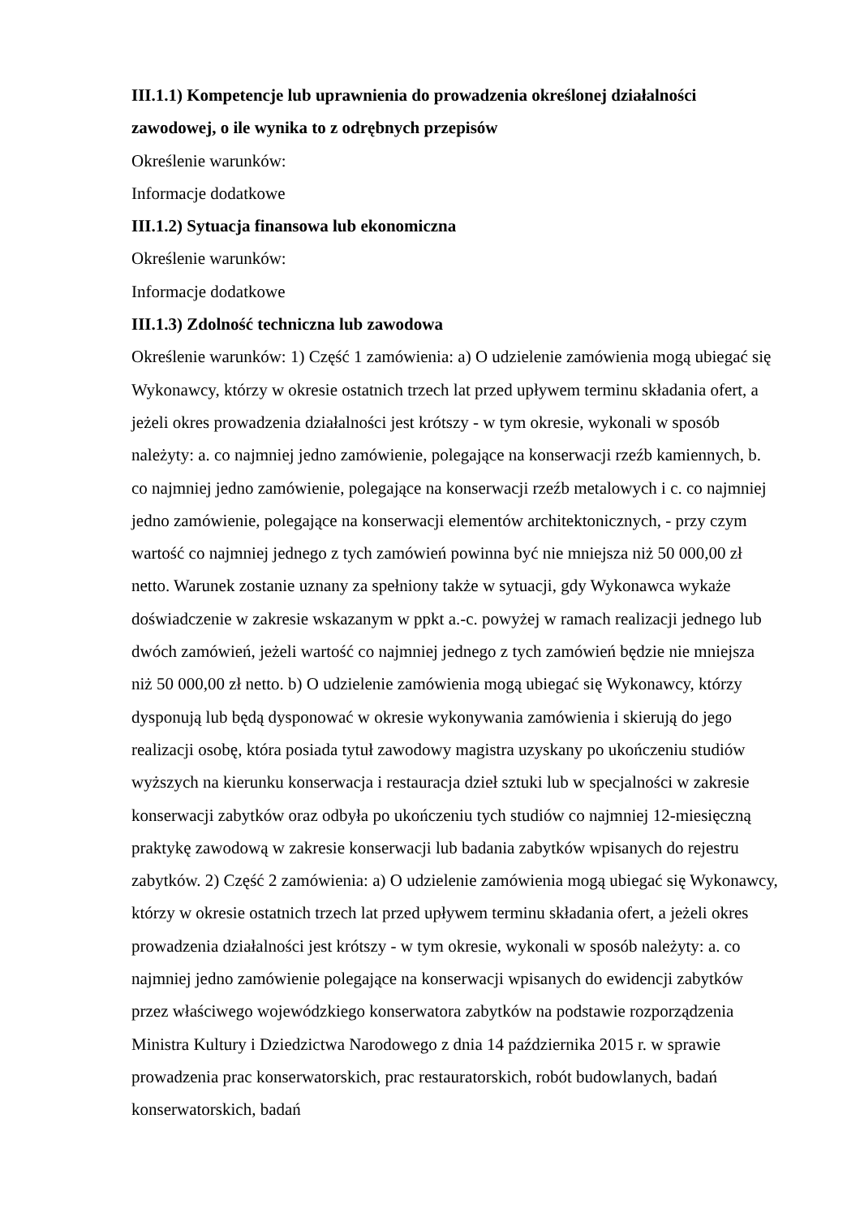III.1.1) Kompetencje lub uprawnienia do prowadzenia określonej działalności zawodowej, o ile wynika to z odrębnych przepisów
Określenie warunków:
Informacje dodatkowe
III.1.2) Sytuacja finansowa lub ekonomiczna
Określenie warunków:
Informacje dodatkowe
III.1.3) Zdolność techniczna lub zawodowa
Określenie warunków: 1) Część 1 zamówienia: a) O udzielenie zamówienia mogą ubiegać się Wykonawcy, którzy w okresie ostatnich trzech lat przed upływem terminu składania ofert, a jeżeli okres prowadzenia działalności jest krótszy - w tym okresie, wykonali w sposób należyty: a. co najmniej jedno zamówienie, polegające na konserwacji rzeźb kamiennych, b. co najmniej jedno zamówienie, polegające na konserwacji rzeźb metalowych i c. co najmniej jedno zamówienie, polegające na konserwacji elementów architektonicznych, - przy czym wartość co najmniej jednego z tych zamówień powinna być nie mniejsza niż 50 000,00 zł netto. Warunek zostanie uznany za spełniony także w sytuacji, gdy Wykonawca wykaże doświadczenie w zakresie wskazanym w ppkt a.-c. powyżej w ramach realizacji jednego lub dwóch zamówień, jeżeli wartość co najmniej jednego z tych zamówień będzie nie mniejsza niż 50 000,00 zł netto. b) O udzielenie zamówienia mogą ubiegać się Wykonawcy, którzy dysponują lub będą dysponować w okresie wykonywania zamówienia i skierują do jego realizacji osobę, która posiada tytuł zawodowy magistra uzyskany po ukończeniu studiów wyższych na kierunku konserwacja i restauracja dzieł sztuki lub w specjalności w zakresie konserwacji zabytków oraz odbyła po ukończeniu tych studiów co najmniej 12-miesięczną praktykę zawodową w zakresie konserwacji lub badania zabytków wpisanych do rejestru zabytków. 2) Część 2 zamówienia: a) O udzielenie zamówienia mogą ubiegać się Wykonawcy, którzy w okresie ostatnich trzech lat przed upływem terminu składania ofert, a jeżeli okres prowadzenia działalności jest krótszy - w tym okresie, wykonali w sposób należyty: a. co najmniej jedno zamówienie polegające na konserwacji wpisanych do ewidencji zabytków przez właściwego wojewódzkiego konserwatora zabytków na podstawie rozporządzenia Ministra Kultury i Dziedzictwa Narodowego z dnia 14 października 2015 r. w sprawie prowadzenia prac konserwatorskich, prac restauratorskich, robót budowlanych, badań konserwatorskich, badań